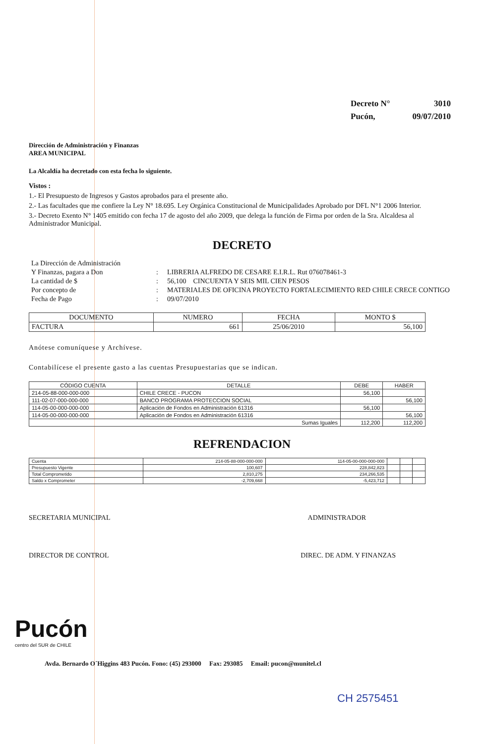| Decreto N° | 3010 |
| Pucón, | 09/07/2010 |
Dirección de Administración y Finanzas
AREA MUNICIPAL
La Alcaldía ha decretado con esta fecha lo siguiente.
Vistos :
1.- El Presupuesto de Ingresos y Gastos aprobados para el presente año.
2.- Las facultades que me confiere la Ley N° 18.695. Ley Orgánica Constitucional de Municipalidades Aprobado por DFL N°1 2006 Interior.
3.- Decreto Exento N° 1405 emitido con fecha 17 de agosto del año 2009, que delega la función de Firma por orden de la Sra. Alcaldesa al Administrador Municipal.
DECRETO
| La Dirección de Administración | | |
| Y Finanzas, pagara a Don | : | LIBRERIA ALFREDO DE CESARE E.I.R.L. Rut 076078461-3 |
| La cantidad de $ | : | 56,100 CINCUENTA Y SEIS MIL CIEN PESOS |
| Por concepto de | : | MATERIALES DE OFICINA PROYECTO FORTALECIMIENTO RED CHILE CRECE CONTIGO |
| Fecha de Pago | : | 09/07/2010 |
| DOCUMENTO | NUMERO | FECHA | MONTO $ |
| --- | --- | --- | --- |
| FACTURA | 661 | 25/06/2010 | 56,100 |
Anótese comuníquese y Archívese.
Contabilícese el presente gasto a las cuentas Presupuestarias que se indican.
| CÓDIGO CUENTA | DETALLE | DEBE | HABER |
| --- | --- | --- | --- |
| 214-05-88-000-000-000 | CHILE CRECE - PUCON | 56,100 | |
| 111-02-07-000-000-000 | BANCO PROGRAMA PROTECCION SOCIAL | | 56,100 |
| 114-05-00-000-000-000 | Aplicación de Fondos en Administración 61316 | 56,100 | |
| 114-05-00-000-000-000 | Aplicación de Fondos en Administración 61316 | | 56,100 |
| Sumas Iguales | | 112,200 | 112,200 |
REFRENDACION
| Cuenta | 214-05-88-000-000-000 | 114-05-00-000-000-000 | | | |
| Presupuesto Vigente | 100,607 | 228,842,823 | | | |
| Total Comprometido | 2,810,275 | 234,266,535 | | | |
| Saldo x Comprometer | -2,709,668 | -5,423,712 | | | |
SECRETARIA MUNICIPAL ADMINISTRADOR
DIRECTOR DE CONTROL DIREC. DE ADM. Y FINANZAS
Pucón
centro del SUR de CHILE
Avda. Bernardo O´Higgins 483 Pucón. Fono: (45) 293000 Fax: 293085 Email: pucon@munitel.cl
CH 2575451